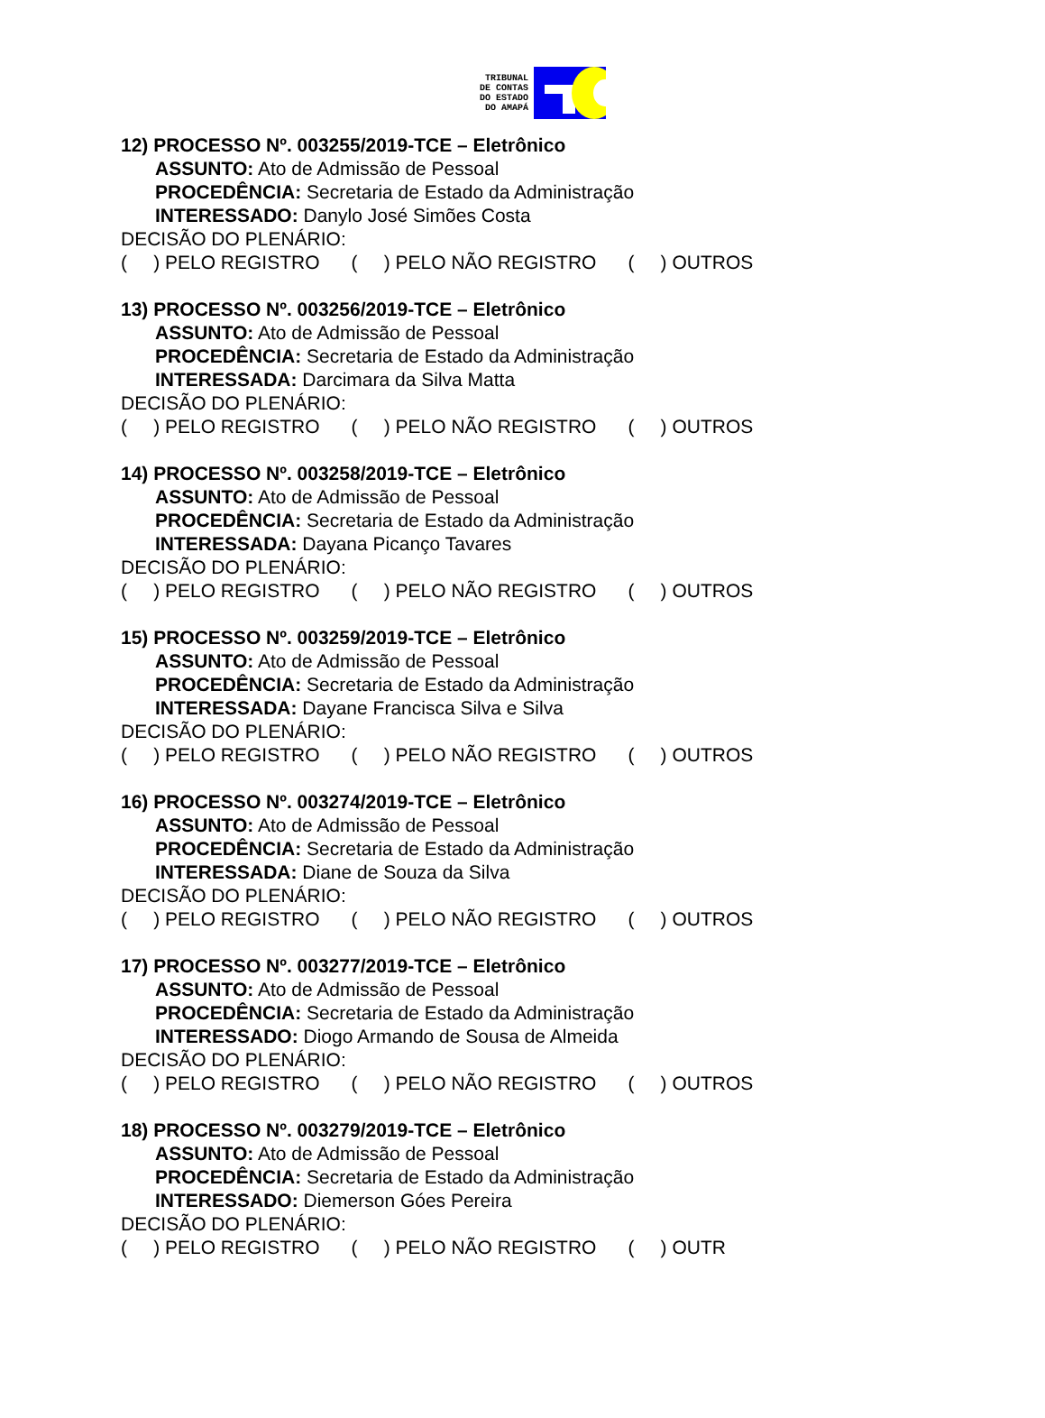TRIBUNAL
DE CONTAS
DO ESTADO
DO AMAPÁ
12) PROCESSO Nº. 003255/2019-TCE – Eletrônico
ASSUNTO: Ato de Admissão de Pessoal
PROCEDÊNCIA: Secretaria de Estado da Administração
INTERESSADO: Danylo José Simões Costa
DECISÃO DO PLENÁRIO:
( ) PELO REGISTRO ( ) PELO NÃO REGISTRO ( ) OUTROS
13) PROCESSO Nº. 003256/2019-TCE – Eletrônico
ASSUNTO: Ato de Admissão de Pessoal
PROCEDÊNCIA: Secretaria de Estado da Administração
INTERESSADA: Darcimara da Silva Matta
DECISÃO DO PLENÁRIO:
( ) PELO REGISTRO ( ) PELO NÃO REGISTRO ( ) OUTROS
14) PROCESSO Nº. 003258/2019-TCE – Eletrônico
ASSUNTO: Ato de Admissão de Pessoal
PROCEDÊNCIA: Secretaria de Estado da Administração
INTERESSADA: Dayana Picanço Tavares
DECISÃO DO PLENÁRIO:
( ) PELO REGISTRO ( ) PELO NÃO REGISTRO ( ) OUTROS
15) PROCESSO Nº. 003259/2019-TCE – Eletrônico
ASSUNTO: Ato de Admissão de Pessoal
PROCEDÊNCIA: Secretaria de Estado da Administração
INTERESSADA: Dayane Francisca Silva e Silva
DECISÃO DO PLENÁRIO:
( ) PELO REGISTRO ( ) PELO NÃO REGISTRO ( ) OUTROS
16) PROCESSO Nº. 003274/2019-TCE – Eletrônico
ASSUNTO: Ato de Admissão de Pessoal
PROCEDÊNCIA: Secretaria de Estado da Administração
INTERESSADA: Diane de Souza da Silva
DECISÃO DO PLENÁRIO:
( ) PELO REGISTRO ( ) PELO NÃO REGISTRO ( ) OUTROS
17) PROCESSO Nº. 003277/2019-TCE – Eletrônico
ASSUNTO: Ato de Admissão de Pessoal
PROCEDÊNCIA: Secretaria de Estado da Administração
INTERESSADO: Diogo Armando de Sousa de Almeida
DECISÃO DO PLENÁRIO:
( ) PELO REGISTRO ( ) PELO NÃO REGISTRO ( ) OUTROS
18) PROCESSO Nº. 003279/2019-TCE – Eletrônico
ASSUNTO: Ato de Admissão de Pessoal
PROCEDÊNCIA: Secretaria de Estado da Administração
INTERESSADO: Diemerson Góes Pereira
DECISÃO DO PLENÁRIO:
( ) PELO REGISTRO ( ) PELO NÃO REGISTRO ( ) OUTR